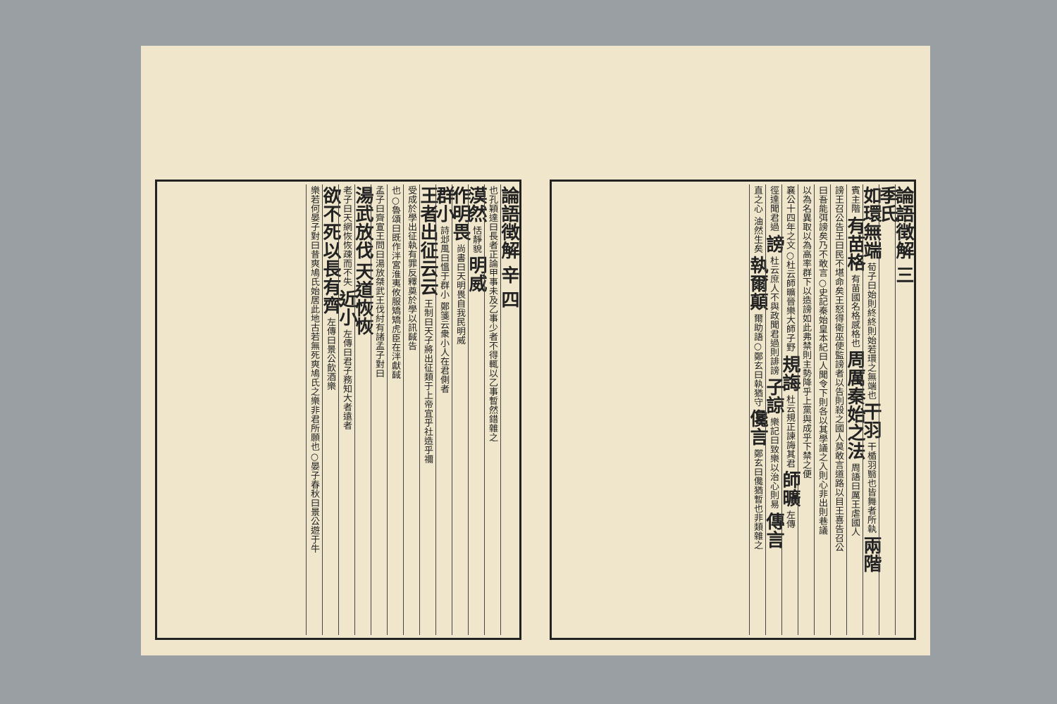論語徴解 辛 四
也孔穎達曰長者正論甲事未及乙事少者不得輒以乙事暫然錯雜之
漠然 恬靜貌 明威
作明畏 尚書曰天明畏自我民明威
群小 詩邶風曰慍于群小 鄭箋云衆小人在君側者
王者出征云云 王制曰天子將出征類于上帝宜乎社造乎禰
受成於學出征執有罪反釋奠於學以訊馘告
也○魯頌曰既作泮宮淮夷攸服矯矯虎臣在泮獻馘
孟子曰齊宣王問曰湯放桀武王伐紂有諸孟子對曰
湯武放伐 天道恢恢
老子曰天網恢恢疎而不失 近小 左傳曰君子務知大者遠者
欲不死以長有齊 左傳曰景公飲酒樂
樂若何晏子對曰昔爽鳩氏始居此地古若無死爽鳩氏之樂非君所願也○晏子春秋曰景公遊于牛
論語徴解 三
季氏
如環無端 荀子曰始則終終則始若環之無端也 干羽 干楯羽翳也皆舞者所執 兩階
賓主階 有苗格 有苗國名格感格也 周厲秦始之法 周語曰厲王虐國人
謗王召公告王曰民不堪命矣王怒得衛巫使監謗者以告則殺之國人莫敢言道路以目王喜告召公
曰吾能弭謗矣乃不敢言○史記秦始皇本紀曰人聞令下則各以其學議之入則心非出則巷議
以為名異取以為高率群下以造謗如此弗禁則主勢降乎上黨與成乎下禁之便
襄公十四年之文○杜云師曠晉樂大師子野 規誨 杜云規正諫誨其君 師曠 左傳
徑達聞君過 謗 杜云庶人不與政聞君過則誹謗 子諒 樂記曰致樂以治心則易 傳言
直之心 油然生矣 執爾顛 爾助語○鄭玄曰執猶守 儳言 鄭玄曰儳猶暫也非類雜之